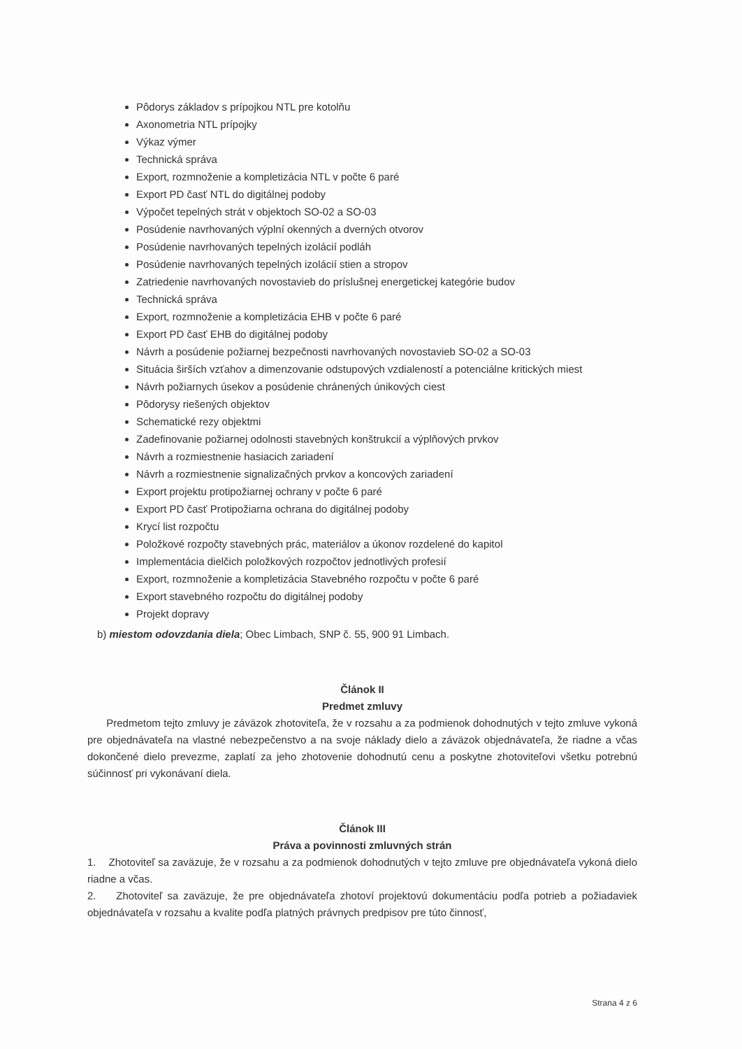Pôdorys základov s prípojkou NTL pre kotolňu
Axonometria NTL prípojky
Výkaz výmer
Technická správa
Export, rozmnoženie a kompletizácia NTL v počte 6 paré
Export PD časť NTL do digitálnej podoby
Výpočet tepelných strát v objektoch SO-02 a SO-03
Posúdenie navrhovaných výplní okenných a dverných otvorov
Posúdenie navrhovaných tepelných izolácií podláh
Posúdenie navrhovaných tepelných izolácií stien a stropov
Zatriedenie navrhovaných novostavieb do príslušnej energetickej kategórie budov
Technická správa
Export, rozmnoženie a kompletizácia EHB v počte 6 paré
Export PD časť EHB do digitálnej podoby
Návrh a posúdenie požiarnej bezpečnosti navrhovaných novostavieb SO-02 a SO-03
Situácia širších vzťahov a dimenzovanie odstupových vzdialeností a potenciálne kritických miest
Návrh požiarnych úsekov a posúdenie chránených únikových ciest
Pôdorysy riešených objektov
Schematické rezy objektmi
Zadefinovanie požiarnej odolnosti stavebných konštrukcií a výplňových prvkov
Návrh a rozmiestnenie hasiacich zariadení
Návrh a rozmiestnenie signalizačných prvkov a koncových zariadení
Export projektu protipožiarnej ochrany v počte 6 paré
Export PD časť Protipožiarna ochrana do digitálnej podoby
Krycí list rozpočtu
Položkové rozpočty stavebných prác, materiálov a úkonov rozdelené do kapitol
Implementácia dielčich položkových rozpočtov jednotlivých profesií
Export, rozmnoženie a kompletizácia Stavebného rozpočtu v počte 6 paré
Export stavebného rozpočtu do digitálnej podoby
Projekt dopravy
b) miestom odovzdania diela; Obec Limbach, SNP č. 55, 900 91 Limbach.
Článok II
Predmet zmluvy
Predmetom tejto zmluvy je záväzok zhotoviteľa, že v rozsahu a za podmienok dohodnutých v tejto zmluve vykoná pre objednávateľa na vlastné nebezpečenstvo a na svoje náklady dielo a záväzok objednávateľa, že riadne a včas dokončené dielo prevezme, zaplatí za jeho zhotovenie dohodnutú cenu a poskytne zhotoviteľovi všetku potrebnú súčinnosť pri vykonávaní diela.
Článok III
Práva a povinnosti zmluvných strán
1. Zhotoviteľ sa zaväzuje, že v rozsahu a za podmienok dohodnutých v tejto zmluve pre objednávateľa vykoná dielo riadne a včas.
2. Zhotoviteľ sa zaväzuje, že pre objednávateľa zhotoví projektovú dokumentáciu podľa potrieb a požiadaviek objednávateľa v rozsahu a kvalite podľa platných právnych predpisov pre túto činnosť,
Strana 4 z 6